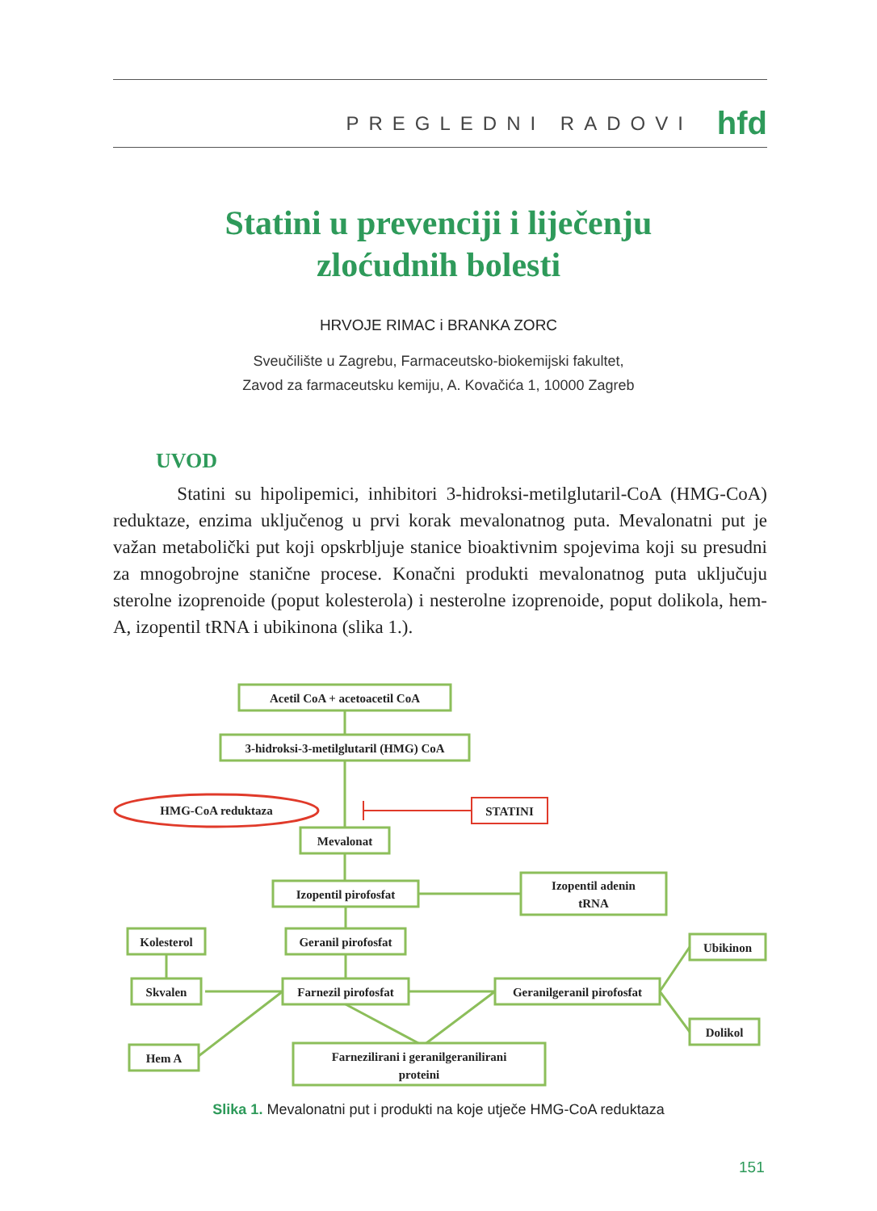PREGLEDNI RADOVI
hfd
Statini u prevenciji i liječenju
zloćudnih bolesti
HRVOJE RIMAC i BRANKA ZORC
Sveučilište u Zagrebu, Farmaceutsko-biokemijski fakultet,
Zavod za farmaceutsku kemiju, A. Kovačića 1, 10000 Zagreb
UVOD
Statini su hipolipemici, inhibitori 3-hidroksi-metilglutaril-CoA (HMG-CoA) reduktaze, enzima uključenog u prvi korak mevalonatnog puta. Mevalonatni put je važan metabolički put koji opskrbljuje stanice bioaktivnim spojevima koji su presudni za mnogobrojne stanične procese. Konačni produkti mevalonatnog puta uključuju sterolne izoprenoide (poput kolesterola) i nesterolne izoprenoide, poput dolikola, hem-A, izopentil tRNA i ubikinona (slika 1.).
Acetil CoA + acetoacetil CoA
3-hidroksi-3-metilglutaril (HMG) CoA
HMG-CoA reduktaza
STATINI
Mevalonat
Izopentil pirofosfat
Izopentil adenin
tRNA
Geranil pirofosfat
Kolesterol
Skvalen
Farnezil pirofosfat
Geranilgeranil pirofosfat
Ubikinon
Dolikol
Hem A
Farnezilirani i geranilgeranilirani
proteini
Slika 1. Mevalonatni put i produkti na koje utječe HMG-CoA reduktaza
151